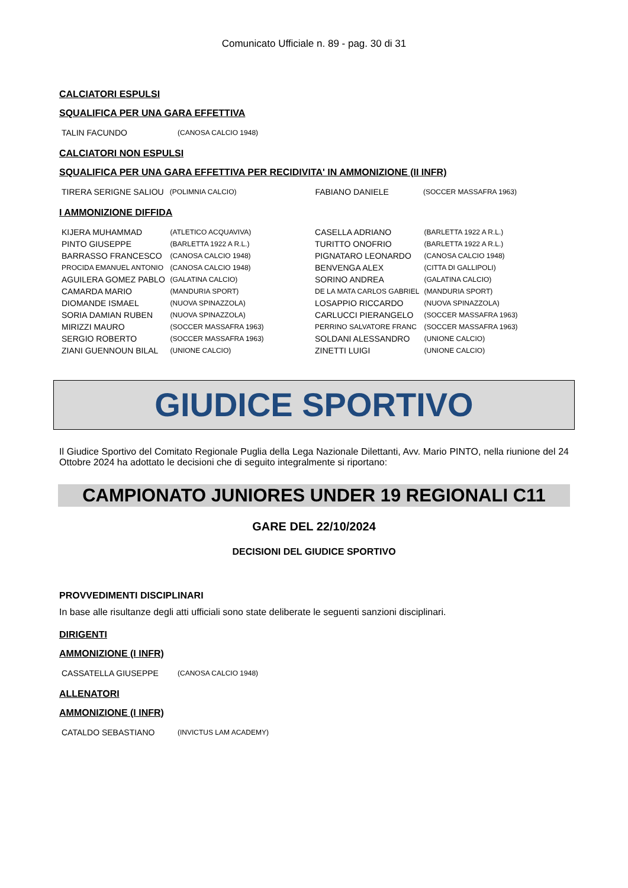Comunicato Ufficiale n. 89 - pag. 30 di 31
CALCIATORI ESPULSI
SQUALIFICA PER UNA GARA EFFETTIVA
| TALIN FACUNDO | (CANOSA CALCIO 1948) |
CALCIATORI NON ESPULSI
SQUALIFICA PER UNA GARA EFFETTIVA PER RECIDIVITA' IN AMMONIZIONE (II INFR)
| TIRERA SERIGNE SALIOU | (POLIMNIA CALCIO) | FABIANO DANIELE | (SOCCER MASSAFRA 1963) |
I AMMONIZIONE DIFFIDA
| KIJERA MUHAMMAD | (ATLETICO ACQUAVIVA) | CASELLA ADRIANO | (BARLETTA 1922 A R.L.) |
| PINTO GIUSEPPE | (BARLETTA 1922 A R.L.) | TURITTO ONOFRIO | (BARLETTA 1922 A R.L.) |
| BARRASSO FRANCESCO | (CANOSA CALCIO 1948) | PIGNATARO LEONARDO | (CANOSA CALCIO 1948) |
| PROCIDA EMANUEL ANTONIO | (CANOSA CALCIO 1948) | BENVENGA ALEX | (CITTA DI GALLIPOLI) |
| AGUILERA GOMEZ PABLO | (GALATINA CALCIO) | SORINO ANDREA | (GALATINA CALCIO) |
| CAMARDA MARIO | (MANDURIA SPORT) | DE LA MATA CARLOS GABRIEL | (MANDURIA SPORT) |
| DIOMANDE ISMAEL | (NUOVA SPINAZZOLA) | LOSAPPIO RICCARDO | (NUOVA SPINAZZOLA) |
| SORIA DAMIAN RUBEN | (NUOVA SPINAZZOLA) | CARLUCCI PIERANGELO | (SOCCER MASSAFRA 1963) |
| MIRIZZI MAURO | (SOCCER MASSAFRA 1963) | PERRINO SALVATORE FRANC | (SOCCER MASSAFRA 1963) |
| SERGIO ROBERTO | (SOCCER MASSAFRA 1963) | SOLDANI ALESSANDRO | (UNIONE CALCIO) |
| ZIANI GUENNOUN BILAL | (UNIONE CALCIO) | ZINETTI LUIGI | (UNIONE CALCIO) |
GIUDICE SPORTIVO
Il Giudice Sportivo del Comitato Regionale Puglia della Lega Nazionale Dilettanti, Avv. Mario PINTO, nella riunione del 24 Ottobre 2024 ha adottato le decisioni che di seguito integralmente si riportano:
CAMPIONATO JUNIORES UNDER 19 REGIONALI C11
GARE DEL 22/10/2024
DECISIONI DEL GIUDICE SPORTIVO
PROVVEDIMENTI DISCIPLINARI
In base alle risultanze degli atti ufficiali sono state deliberate le seguenti sanzioni disciplinari.
DIRIGENTI
AMMONIZIONE (I INFR)
| CASSATELLA GIUSEPPE | (CANOSA CALCIO 1948) |
ALLENATORI
AMMONIZIONE (I INFR)
| CATALDO SEBASTIANO | (INVICTUS LAM ACADEMY) |